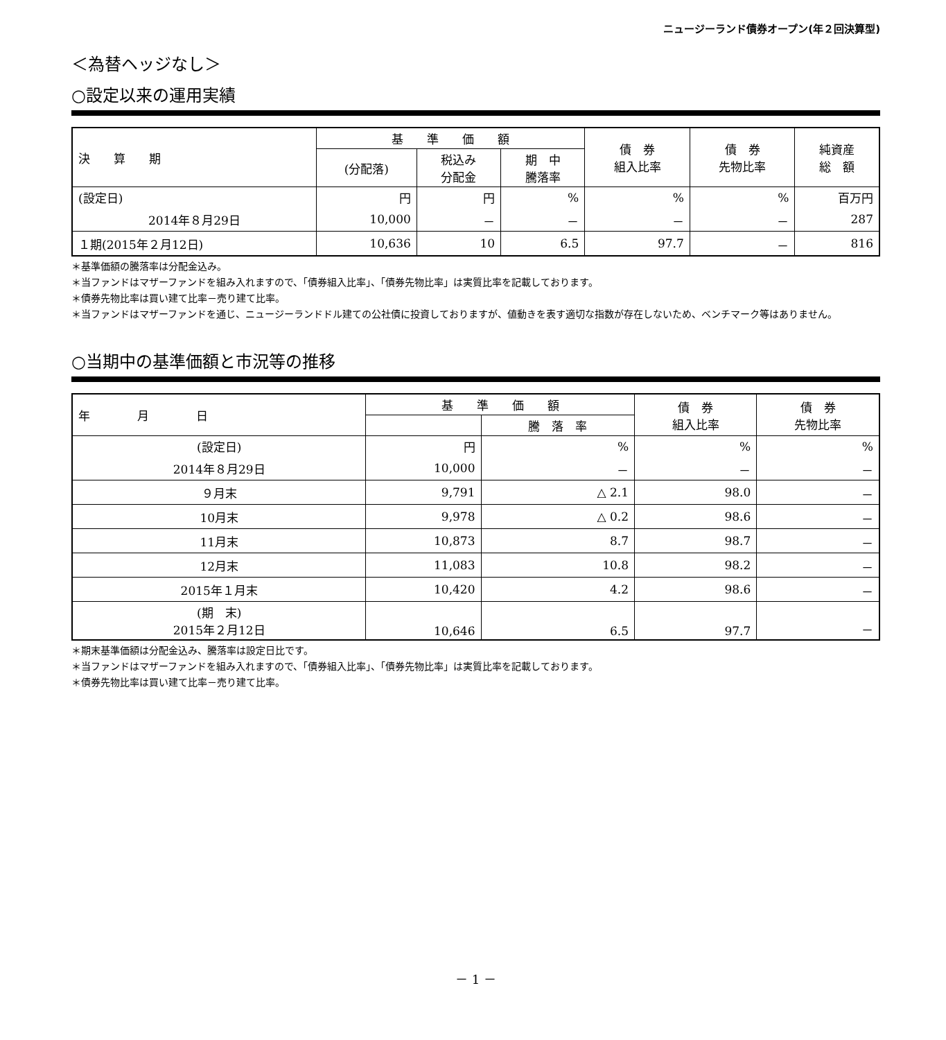ニュージーランド債券オープン(年２回決算型)
＜為替ヘッジなし＞
○設定以来の運用実績
| 決 算 期 | 基 準 価 額 | | | 債 券 組入比率 | 債 券 先物比率 | 純資産 総 額 |
| --- | --- | --- | --- | --- | --- | --- |
| | (分配落) | 税込み 分配金 | 期 中 騰落率 | | | |
| (設定日) | 円 | 円 | % | % | % | 百万円 |
| 2014年８月29日 | 10,000 | － | － | － | － | 287 |
| １期(2015年２月12日) | 10,636 | 10 | 6.5 | 97.7 | － | 816 |
＊基準価額の騰落率は分配金込み。
＊当ファンドはマザーファンドを組み入れますので、「債券組入比率」、「債券先物比率」は実質比率を記載しております。
＊債券先物比率は買い建て比率－売り建て比率。
＊当ファンドはマザーファンドを通じ、ニュージーランドドル建ての公社債に投資しておりますが、値動きを表す適切な指数が存在しないため、ベンチマーク等はありません。
○当期中の基準価額と市況等の推移
| 年 月 日 | 基 準 価 額 | | 債 券 組入比率 | 債 券 先物比率 |
| --- | --- | --- | --- | --- |
| | | 騰 落 率 | | |
| (設定日) | 円 | % | % | % |
| 2014年８月29日 | 10,000 | － | － | － |
| ９月末 | 9,791 | △ 2.1 | 98.0 | － |
| 10月末 | 9,978 | △ 0.2 | 98.6 | － |
| 11月末 | 10,873 | 8.7 | 98.7 | － |
| 12月末 | 11,083 | 10.8 | 98.2 | － |
| 2015年１月末 | 10,420 | 4.2 | 98.6 | － |
| (期 末) 2015年２月12日 | 10,646 | 6.5 | 97.7 | － |
＊期末基準価額は分配金込み、騰落率は設定日比です。
＊当ファンドはマザーファンドを組み入れますので、「債券組入比率」、「債券先物比率」は実質比率を記載しております。
＊債券先物比率は買い建て比率－売り建て比率。
－ 1 －